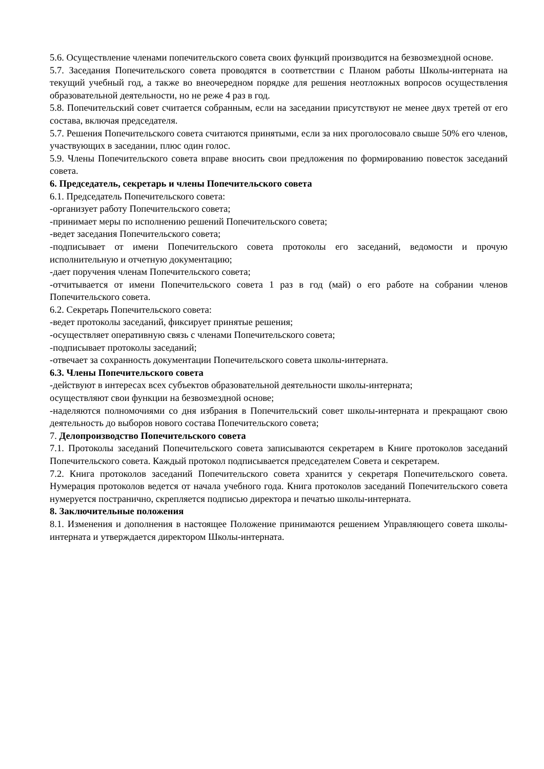5.6. Осуществление членами попечительского совета своих функций производится на безвозмездной основе.
5.7. Заседания Попечительского совета проводятся в соответствии с Планом работы Школы-интерната на текущий учебный год, а также во внеочередном порядке для решения неотложных вопросов осуществления образовательной деятельности, но не реже 4 раз в год.
5.8. Попечительский совет считается собранным, если на заседании присутствуют не менее двух третей от его состава, включая председателя.
5.7. Решения Попечительского совета считаются принятыми, если за них проголосовало свыше 50% его членов, участвующих в заседании, плюс один голос.
5.9. Члены Попечительского совета вправе вносить свои предложения по формированию повесток заседаний совета.
6. Председатель, секретарь и члены Попечительского совета
6.1. Председатель Попечительского совета:
-организует работу Попечительского совета;
-принимает меры по исполнению решений Попечительского совета;
-ведет заседания Попечительского совета;
-подписывает от имени Попечительского совета протоколы его заседаний, ведомости и прочую исполнительную и отчетную документацию;
-дает поручения членам Попечительского совета;
-отчитывается от имени Попечительского совета 1 раз в год (май) о его работе на собрании членов Попечительского совета.
6.2. Секретарь Попечительского совета:
-ведет протоколы заседаний, фиксирует принятые решения;
-осуществляет оперативную связь с членами Попечительского совета;
-подписывает протоколы заседаний;
-отвечает за сохранность документации Попечительского совета школы-интерната.
6.3. Члены Попечительского совета
-действуют в интересах всех субъектов образовательной деятельности школы-интерната;
осуществляют свои функции на безвозмездной основе;
-наделяются полномочиями со дня избрания в Попечительский совет школы-интерната и прекращают свою деятельность до выборов нового состава Попечительского совета;
7. Делопроизводство Попечительского совета
7.1. Протоколы заседаний Попечительского совета записываются секретарем в Книге протоколов заседаний Попечительского совета. Каждый протокол подписывается председателем Совета и секретарем.
7.2. Книга протоколов заседаний Попечительского совета хранится у секретаря Попечительского совета. Нумерация протоколов ведется от начала учебного года. Книга протоколов заседаний Попечительского совета нумеруется постранично, скрепляется подписью директора и печатью школы-интерната.
8. Заключительные положения
8.1. Изменения и дополнения в настоящее Положение принимаются решением Управляющего совета школы-интерната и утверждается директором Школы-интерната.